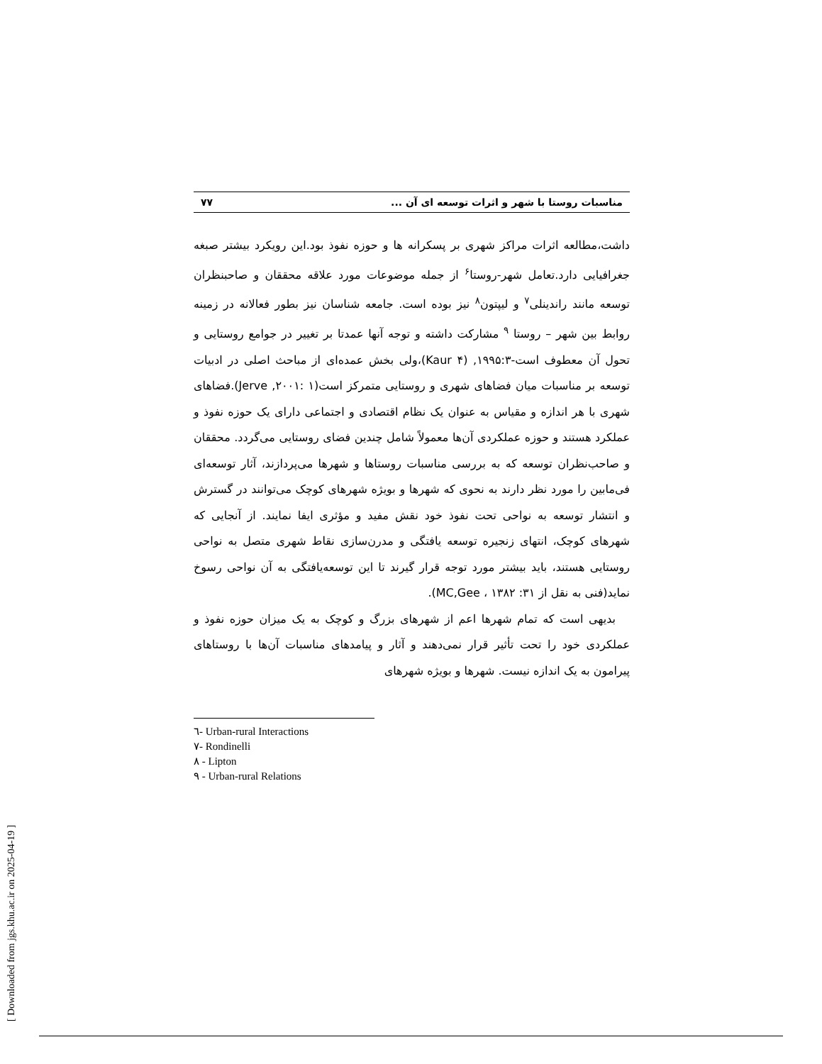[ Downloaded from jgs.khu.ac.ir on 2025-04-19 ]
مناسبات روستا با شهر و اثرات توسعه ای آن ... ۷۷
داشت،مطالعه اثرات مراکز شهری بر پسکرانه ها و حوزه نفوذ بود.این رویکرد بیشتر صبغه جغرافیایی دارد.تعامل شهر-روستا<sup>۶</sup> از جمله موضوعات مورد علاقه محققان و صاحبنظران توسعه مانند راندینلی<sup>۷</sup> و لیپتون<sup>۸</sup> نیز بوده است. جامعه شناسان نیز بطور فعالانه در زمینه روابط بین شهر – روستا <sup>۹</sup> مشارکت داشته و توجه آنها عمدتا بر تغییر در جوامع روستایی و تحول آن معطوف است-۱۹۹۵:۳, (Kaur ۴)،ولی بخش عمده‌ای از مباحث اصلی در ادبیات توسعه بر مناسبات میان فضاهای شهری و روستایی متمرکز است(۱ :۲۰۰۱, Jerve).فضاهای شهری با هر اندازه و مقیاس به عنوان یک نظام اقتصادی و اجتماعی دارای یک حوزه نفوذ و عملکرد هستند و حوزه عملکردی آن‌ها معمولاً شامل چندین فضای روستایی می‌گردد. محققان و صاحب‌نظران توسعه که به بررسی مناسبات روستاها و شهرها می‌پردازند، آثار توسعه‌ای فی‌مابین را مورد نظر دارند به نحوی که شهرها و بویژه شهرهای کوچک می‌توانند در گسترش و انتشار توسعه به نواحی تحت نفوذ خود نقش مفید و مؤثری ایفا نمایند. از آنجایی که شهرهای کوچک، انتهای زنجیره توسعه یافتگی و مدرن‌سازی نقاط شهری متصل به نواحی روستایی هستند، باید بیشتر مورد توجه قرار گیرند تا این توسعه‌یافتگی به آن نواحی رسوخ نماید(فنی به نقل از MC,Gee ، ۱۳۸۲ :۳۱).
بدیهی است که تمام شهرها اعم از شهرهای بزرگ و کوچک به یک میزان حوزه نفوذ و عملکردی خود را تحت تأثیر قرار نمی‌دهند و آثار و پیامدهای مناسبات آن‌ها با روستاهای پیرامون به یک اندازه نیست. شهرها و بویژه شهرهای
٦- Urban-rural Interactions
٧- Rondinelli
٨ - Lipton
٩ - Urban-rural Relations